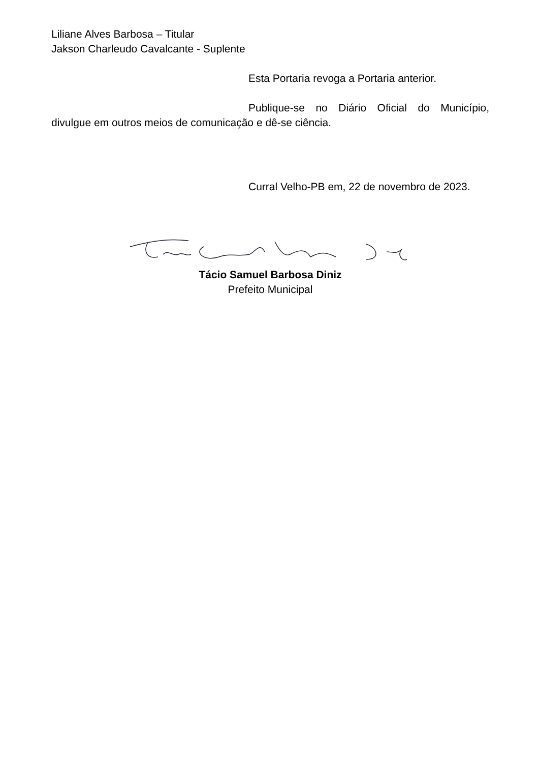Liliane Alves Barbosa – Titular
Jakson Charleudo Cavalcante - Suplente
Esta Portaria revoga a Portaria anterior.
Publique-se no Diário Oficial do Município, divulgue em outros meios de comunicação e dê-se ciência.
Curral Velho-PB em, 22 de novembro de 2023.
Tácio Samuel Barbosa Diniz
Prefeito Municipal